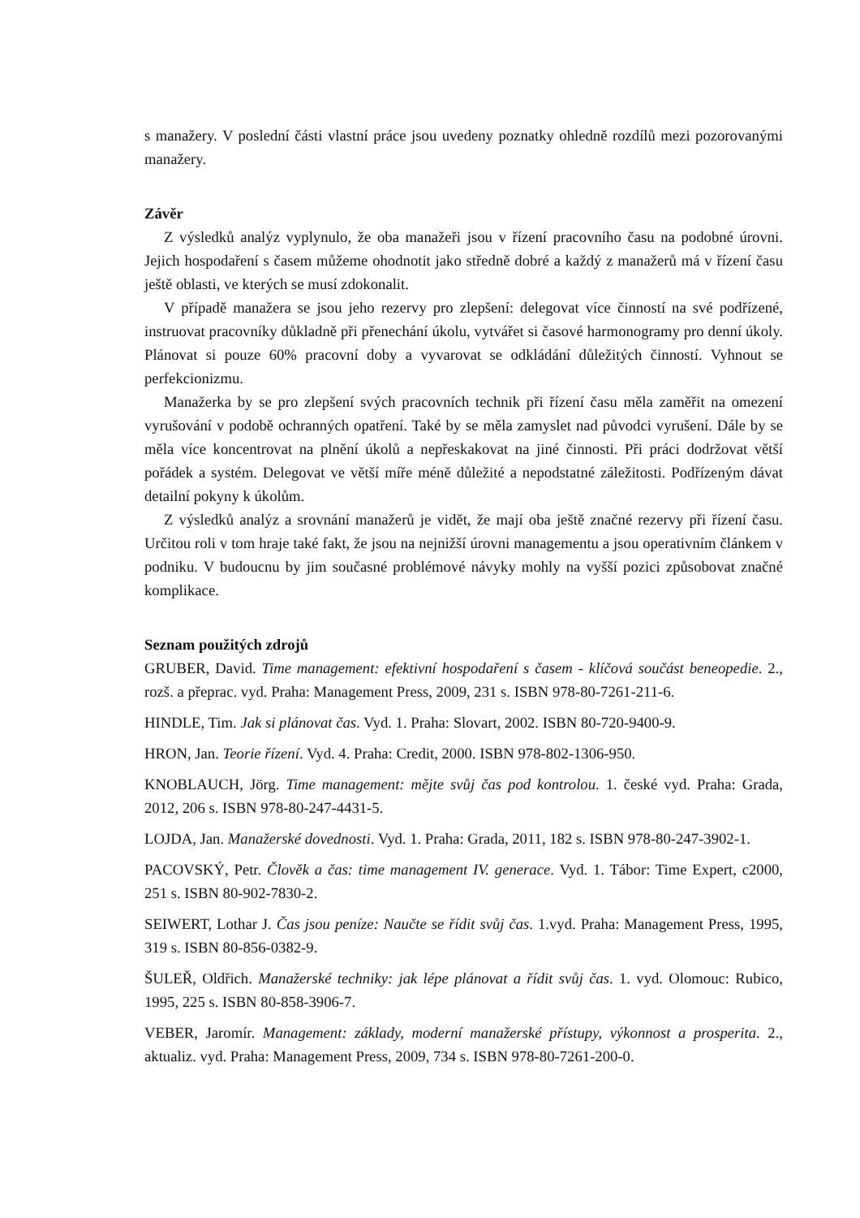s manažery. V poslední části vlastní práce jsou uvedeny poznatky ohledně rozdílů mezi pozorovanými manažery.
Závěr
Z výsledků analýz vyplynulo, že oba manažeři jsou v řízení pracovního času na podobné úrovni. Jejich hospodaření s časem můžeme ohodnotit jako středně dobré a každý z manažerů má v řízení času ještě oblasti, ve kterých se musí zdokonalit.
V případě manažera se jsou jeho rezervy pro zlepšení: delegovat více činností na své podřízené, instruovat pracovníky důkladně při přenechání úkolu, vytvářet si časové harmonogramy pro denní úkoly. Plánovat si pouze 60% pracovní doby a vyvarovat se odkládání důležitých činností. Vyhnout se perfekcionizmu.
Manažerka by se pro zlepšení svých pracovních technik při řízení času měla zaměřit na omezení vyrušování v podobě ochranných opatření. Také by se měla zamyslet nad původci vyrušení. Dále by se měla více koncentrovat na plnění úkolů a nepřeskakovat na jiné činnosti. Při práci dodržovat větší pořádek a systém. Delegovat ve větší míře méně důležité a nepodstatné záležitosti. Podřízeným dávat detailní pokyny k úkolům.
Z výsledků analýz a srovnání manažerů je vidět, že mají oba ještě značné rezervy při řízení času. Určitou roli v tom hraje také fakt, že jsou na nejnižší úrovni managementu a jsou operativním článkem v podniku. V budoucnu by jim současné problémové návyky mohly na vyšší pozici způsobovat značné komplikace.
Seznam použitých zdrojů
GRUBER, David. Time management: efektivní hospodaření s časem - klíčová součást beneopedie. 2., rozš. a přeprac. vyd. Praha: Management Press, 2009, 231 s. ISBN 978-80-7261-211-6.
HINDLE, Tim. Jak si plánovat čas. Vyd. 1. Praha: Slovart, 2002. ISBN 80-720-9400-9.
HRON, Jan. Teorie řízení. Vyd. 4. Praha: Credit, 2000. ISBN 978-802-1306-950.
KNOBLAUCH, Jörg. Time management: mějte svůj čas pod kontrolou. 1. české vyd. Praha: Grada, 2012, 206 s. ISBN 978-80-247-4431-5.
LOJDA, Jan. Manažerské dovednosti. Vyd. 1. Praha: Grada, 2011, 182 s. ISBN 978-80-247-3902-1.
PACOVSKÝ, Petr. Člověk a čas: time management IV. generace. Vyd. 1. Tábor: Time Expert, c2000, 251 s. ISBN 80-902-7830-2.
SEIWERT, Lothar J. Čas jsou peníze: Naučte se řídit svůj čas. 1.vyd. Praha: Management Press, 1995, 319 s. ISBN 80-856-0382-9.
ŠULEŘ, Oldřich. Manažerské techniky: jak lépe plánovat a řídit svůj čas. 1. vyd. Olomouc: Rubico, 1995, 225 s. ISBN 80-858-3906-7.
VEBER, Jaromír. Management: základy, moderní manažerské přístupy, výkonnost a prosperita. 2., aktualiz. vyd. Praha: Management Press, 2009, 734 s. ISBN 978-80-7261-200-0.